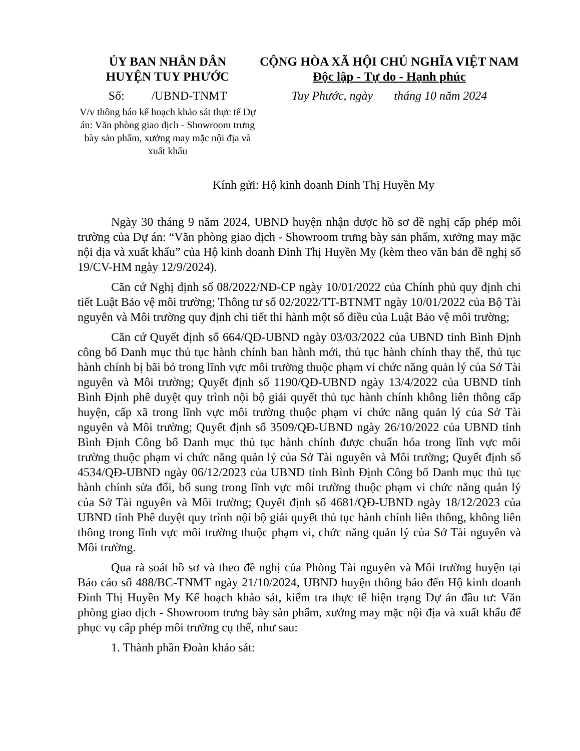ỦY BAN NHÂN DÂN
HUYỆN TUY PHƯỚC
Số: /UBND-TNMT
V/v thông báo kế hoạch khảo sát thực tế Dự án: Văn phòng giao dịch - Showroom trưng bày sản phẩm, xưởng may mặc nội địa và xuất khẩu
CỘNG HÒA XÃ HỘI CHỦ NGHĨA VIỆT NAM
Độc lập - Tự do - Hạnh phúc
Tuy Phước, ngày tháng 10 năm 2024
Kính gửi: Hộ kinh doanh Đinh Thị Huyền My
Ngày 30 tháng 9 năm 2024, UBND huyện nhận được hồ sơ đề nghị cấp phép môi trường của Dự án: “Văn phòng giao dịch - Showroom trưng bày sản phẩm, xưởng may mặc nội địa và xuất khẩu” của Hộ kinh doanh Đinh Thị Huyền My (kèm theo văn bản đề nghị số 19/CV-HM ngày 12/9/2024).
Căn cứ Nghị định số 08/2022/NĐ-CP ngày 10/01/2022 của Chính phủ quy định chi tiết Luật Bảo vệ môi trường; Thông tư số 02/2022/TT-BTNMT ngày 10/01/2022 của Bộ Tài nguyên và Môi trường quy định chi tiết thi hành một số điều của Luật Bảo vệ môi trường;
Căn cứ Quyết định số 664/QĐ-UBND ngày 03/03/2022 của UBND tỉnh Bình Định công bố Danh mục thủ tục hành chính ban hành mới, thủ tục hành chính thay thế, thủ tục hành chính bị bãi bỏ trong lĩnh vực môi trường thuộc phạm vi chức năng quản lý của Sở Tài nguyên và Môi trường; Quyết định số 1190/QĐ-UBND ngày 13/4/2022 của UBND tỉnh Bình Định phê duyệt quy trình nội bộ giải quyết thủ tục hành chính không liên thông cấp huyện, cấp xã trong lĩnh vực môi trường thuộc phạm vi chức năng quản lý của Sở Tài nguyên và Môi trường; Quyết định số 3509/QĐ-UBND ngày 26/10/2022 của UBND tỉnh Bình Định Công bố Danh mục thủ tục hành chính được chuẩn hóa trong lĩnh vực môi trường thuộc phạm vi chức năng quản lý của Sở Tài nguyên và Môi trường; Quyết định số 4534/QĐ-UBND ngày 06/12/2023 của UBND tỉnh Bình Định Công bố Danh mục thủ tục hành chính sửa đổi, bổ sung trong lĩnh vực môi trường thuộc phạm vi chức năng quản lý của Sở Tài nguyên và Môi trường; Quyết định số 4681/QĐ-UBND ngày 18/12/2023 của UBND tỉnh Phê duyệt quy trình nội bộ giải quyết thủ tục hành chính liên thông, không liên thông trong lĩnh vực môi trường thuộc phạm vi, chức năng quản lý của Sở Tài nguyên và Môi trường.
Qua rà soát hồ sơ và theo đề nghị của Phòng Tài nguyên và Môi trường huyện tại Báo cáo số 488/BC-TNMT ngày 21/10/2024, UBND huyện thông báo đến Hộ kinh doanh Đinh Thị Huyền My Kế hoạch khảo sát, kiểm tra thực tế hiện trạng Dự án đầu tư: Văn phòng giao dịch - Showroom trưng bày sản phẩm, xưởng may mặc nội địa và xuất khẩu để phục vụ cấp phép môi trường cụ thể, như sau:
1. Thành phần Đoàn khảo sát: